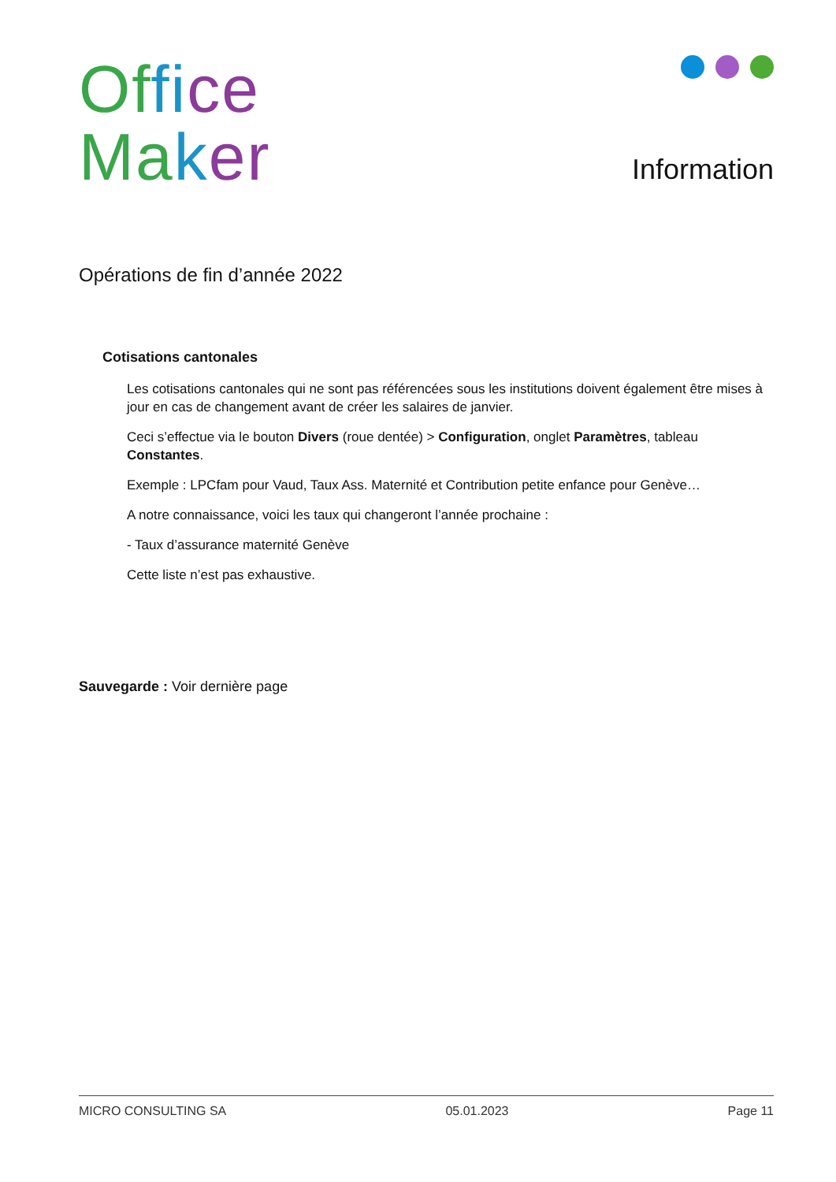Of fi ce
Ma ker
Information
Opérations de fin d’année 2022
Cotisations cantonales
Les cotisations cantonales qui ne sont pas référencées sous les institutions doivent également être mises à jour en cas de changement avant de créer les salaires de janvier.
Ceci s’effectue via le bouton Divers (roue dentée) > Configuration, onglet Paramètres, tableau Constantes.
Exemple : LPCfam pour Vaud, Taux Ass. Maternité et Contribution petite enfance pour Genève…
A notre connaissance, voici les taux qui changeront l’année prochaine :
- Taux d’assurance maternité Genève
Cette liste n’est pas exhaustive.
Sauvegarde : Voir dernière page
MICRO CONSULTING SA 05.01.2023 Page 11